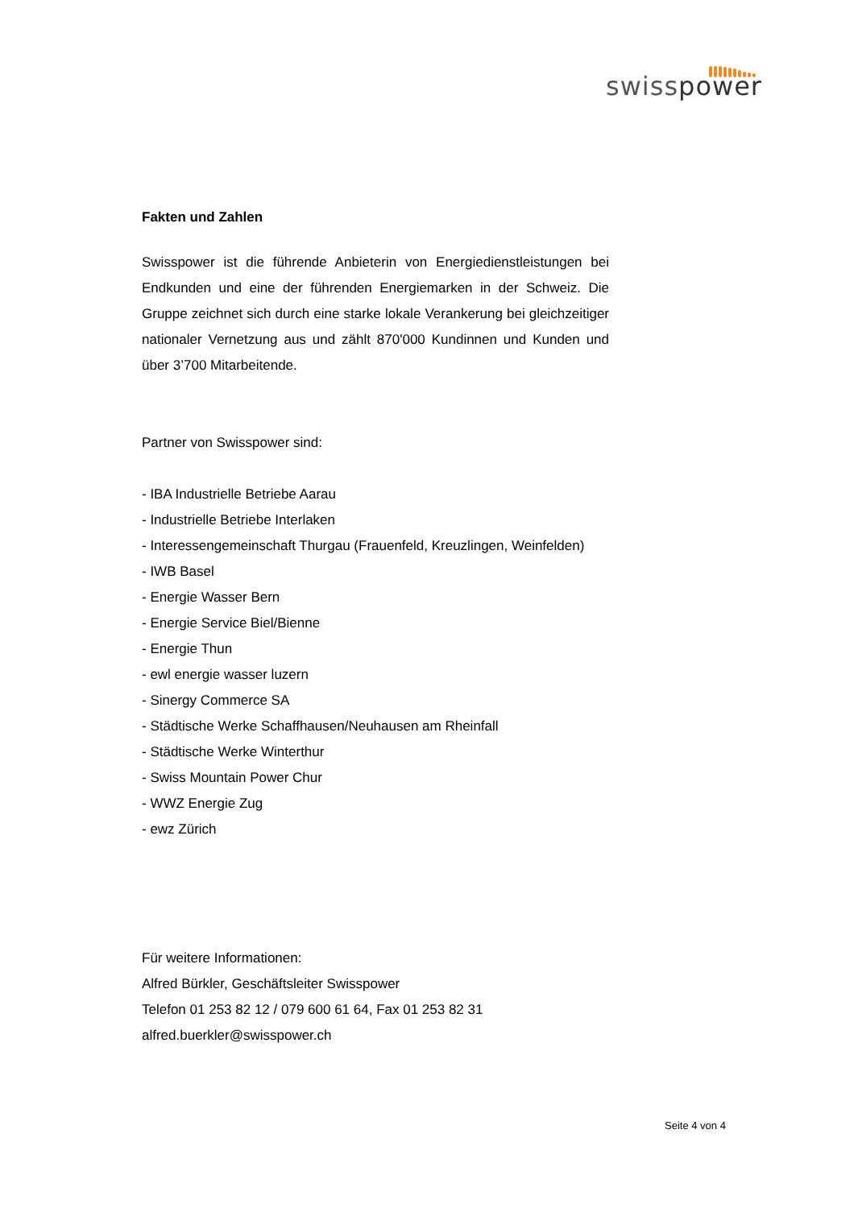swisspower
Fakten und Zahlen
Swisspower ist die führende Anbieterin von Energiedienstleistungen bei Endkunden und eine der führenden Energiemarken in der Schweiz. Die Gruppe zeichnet sich durch eine starke lokale Verankerung bei gleichzei­tiger nationaler Vernetzung aus und zählt 870'000 Kundinnen und Kunden und über 3’700 Mitarbeitende.
Partner von Swisspower sind:
- IBA Industrielle Betriebe Aarau
- Industrielle Betriebe Interlaken
- Interessengemeinschaft Thurgau (Frauenfeld, Kreuzlingen, Weinfelden)
- IWB Basel
- Energie Wasser Bern
- Energie Service Biel/Bienne
- Energie Thun
- ewl energie wasser luzern
- Sinergy Commerce SA
- Städtische Werke Schaffhausen/Neuhausen am Rheinfall
- Städtische Werke Winterthur
- Swiss Mountain Power Chur
- WWZ Energie Zug
- ewz Zürich
Für weitere Informationen:
Alfred Bürkler, Geschäftsleiter Swisspower
Telefon 01 253 82 12 / 079 600 61 64, Fax 01 253 82 31
alfred.buerkler@swisspower.ch
Seite 4 von 4